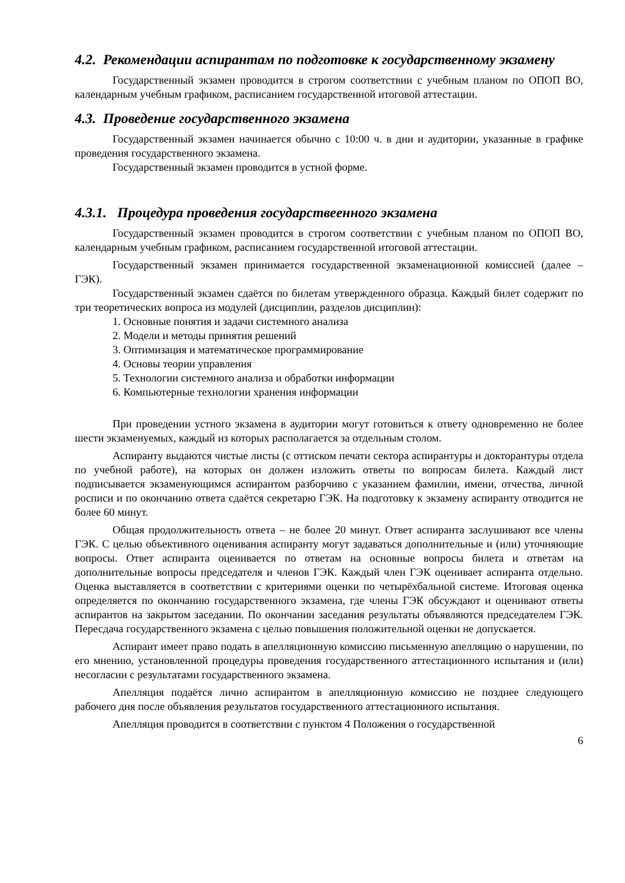4.2. Рекомендации аспирантам по подготовке к государственному экзамену
Государственный экзамен проводится в строгом соответствии с учебным планом по ОПОП ВО, календарным учебным графиком, расписанием государственной итоговой аттестации.
4.3. Проведение государственного экзамена
Государственный экзамен начинается обычно с 10:00 ч. в дни и аудитории, указанные в графике проведения государственного экзамена.
Государственный экзамен проводится в устной форме.
4.3.1. Процедура проведения государствеенного экзамена
Государственный экзамен проводится в строгом соответствии с учебным планом по ОПОП ВО, календарным учебным графиком, расписанием государственной итоговой аттестации.
Государственный экзамен принимается государственной экзаменационной комиссией (далее – ГЭК).
Государственный экзамен сдаётся по билетам утвержденного образца. Каждый билет содержит по три теоретических вопроса из модулей (дисциплин, разделов дисциплин):
1. Основные понятия и задачи системного анализа
2. Модели и методы принятия решений
3. Оптимизация и математическое программирование
4. Основы теории управления
5. Технологии системного анализа и обработки информации
6. Компьютерные технологии хранения информации
При проведении устного экзамена в аудитории могут готовиться к ответу одновременно не более шести экзаменуемых, каждый из которых располагается за отдельным столом.
Аспиранту выдаются чистые листы (с оттиском печати сектора аспирантуры и докторантуры отдела по учебной работе), на которых он должен изложить ответы по вопросам билета. Каждый лист подписывается экзаменующимся аспирантом разборчиво с указанием фамилии, имени, отчества, личной росписи и по окончанию ответа сдаётся секретарю ГЭК. На подготовку к экзамену аспиранту отводится не более 60 минут.
Общая продолжительность ответа – не более 20 минут. Ответ аспиранта заслушивают все члены ГЭК. С целью объективного оценивания аспиранту могут задаваться дополнительные и (или) уточняющие вопросы. Ответ аспиранта оценивается по ответам на основные вопросы билета и ответам на дополнительные вопросы председателя и членов ГЭК. Каждый член ГЭК оценивает аспиранта отдельно. Оценка выставляется в соответствии с критериями оценки по четырёхбальной системе. Итоговая оценка определяется по окончанию государственного экзамена, где члены ГЭК обсуждают и оценивают ответы аспирантов на закрытом заседании. По окончании заседания результаты объявляются председателем ГЭК. Пересдача государственного экзамена с целью повышения положительной оценки не допускается.
Аспирант имеет право подать в апелляционную комиссию письменную апелляцию о нарушении, по его мнению, установленной процедуры проведения государственного аттестационного испытания и (или) несогласии с результатами государственного экзамена.
Апелляция подаётся лично аспирантом в апелляционную комиссию не позднее следующего рабочего дня после объявления результатов государственного аттестационного испытания.
Апелляция проводится в соответствии с пунктом 4 Положения о государственной
6